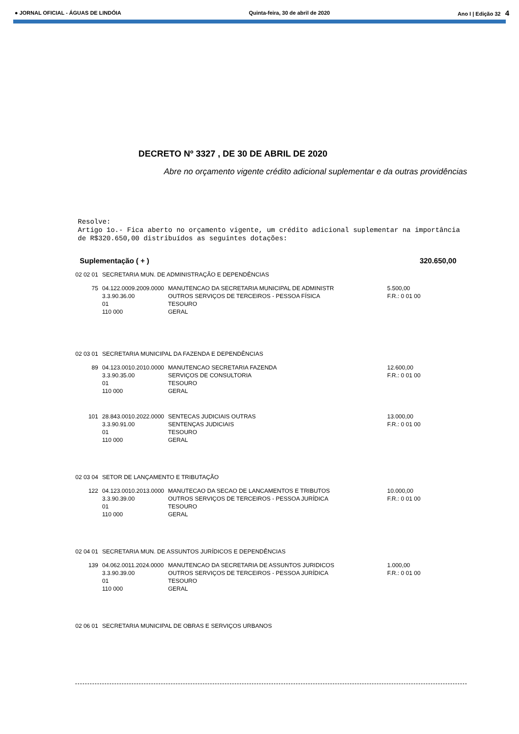● JORNAL OFICIAL - ÁGUAS DE LINDÓIA Quinta-feira, 30 de abril de 2020 Ano I | Edição 32 4
DECRETO Nº 3327 , DE 30 DE ABRIL DE 2020
Abre no orçamento vigente crédito adicional suplementar e da outras providências
Resolve:
Artigo 1o.- Fica aberto no orçamento vigente, um crédito adicional suplementar na importância de R$320.650,00 distribuídos as seguintes dotações:
Suplementação ( + ) 320.650,00
| 02 02 01 | SECRETARIA MUN. DE ADMINISTRAÇÃO E DEPENDÊNCIAS | | |
| 75 | 04.122.0009.2009.0000 3.3.90.36.00 01 110 000 | MANUTENCAO DA SECRETARIA MUNICIPAL DE ADMINISTR OUTROS SERVIÇOS DE TERCEIROS - PESSOA FÍSICA TESOURO GERAL | 5.500,00 F.R.: 0 01 00 |
| 02 03 01 | SECRETARIA MUNICIPAL DA FAZENDA E DEPENDÊNCIAS | | |
| 89 | 04.123.0010.2010.0000 3.3.90.35.00 01 110 000 | MANUTENCAO SECRETARIA FAZENDA SERVIÇOS DE CONSULTORIA TESOURO GERAL | 12.600,00 F.R.: 0 01 00 |
| 101 | 28.843.0010.2022.0000 3.3.90.91.00 01 110 000 | SENTECAS JUDICIAIS OUTRAS SENTENÇAS JUDICIAIS TESOURO GERAL | 13.000,00 F.R.: 0 01 00 |
| 02 03 04 | SETOR DE LANÇAMENTO E TRIBUTAÇÃO | | |
| 122 | 04.123.0010.2013.0000 3.3.90.39.00 01 110 000 | MANUTECAO DA SECAO DE LANCAMENTOS E TRIBUTOS OUTROS SERVIÇOS DE TERCEIROS - PESSOA JURÍDICA TESOURO GERAL | 10.000,00 F.R.: 0 01 00 |
| 02 04 01 | SECRETARIA MUN. DE ASSUNTOS JURÍDICOS E DEPENDÊNCIAS | | |
| 139 | 04.062.0011.2024.0000 3.3.90.39.00 01 110 000 | MANUTENCAO DA SECRETARIA DE ASSUNTOS JURIDICOS OUTROS SERVIÇOS DE TERCEIROS - PESSOA JURÍDICA TESOURO GERAL | 1.000,00 F.R.: 0 01 00 |
| 02 06 01 | SECRETARIA MUNICIPAL DE OBRAS E SERVIÇOS URBANOS | | |